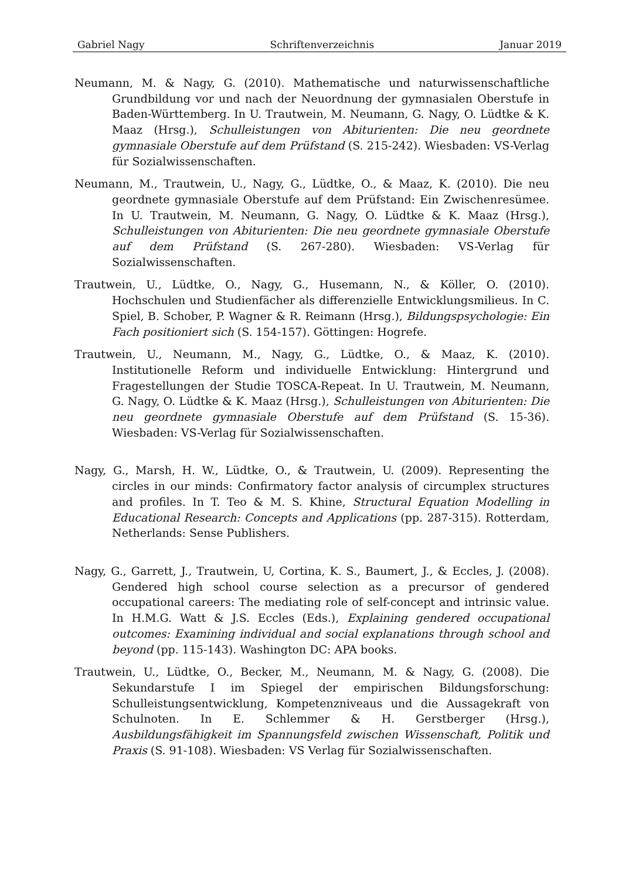Gabriel Nagy Schriftenverzeichnis Januar 2019
Neumann, M. & Nagy, G. (2010). Mathematische und naturwissenschaftliche Grundbildung vor und nach der Neuordnung der gymnasialen Oberstufe in Baden-Württemberg. In U. Trautwein, M. Neumann, G. Nagy, O. Lüdtke & K. Maaz (Hrsg.), Schulleistungen von Abiturienten: Die neu geordnete gymnasiale Oberstufe auf dem Prüfstand (S. 215-242). Wiesbaden: VS-Verlag für Sozialwissenschaften.
Neumann, M., Trautwein, U., Nagy, G., Lüdtke, O., & Maaz, K. (2010). Die neu geordnete gymnasiale Oberstufe auf dem Prüfstand: Ein Zwischenresümee. In U. Trautwein, M. Neumann, G. Nagy, O. Lüdtke & K. Maaz (Hrsg.), Schulleistungen von Abiturienten: Die neu geordnete gymnasiale Oberstufe auf dem Prüfstand (S. 267-280). Wiesbaden: VS-Verlag für Sozialwissenschaften.
Trautwein, U., Lüdtke, O., Nagy, G., Husemann, N., & Köller, O. (2010). Hochschulen und Studienfächer als differenzielle Entwicklungsmilieus. In C. Spiel, B. Schober, P. Wagner & R. Reimann (Hrsg.), Bildungspsychologie: Ein Fach positioniert sich (S. 154-157). Göttingen: Hogrefe.
Trautwein, U., Neumann, M., Nagy, G., Lüdtke, O., & Maaz, K. (2010). Institutionelle Reform und individuelle Entwicklung: Hintergrund und Fragestellungen der Studie TOSCA-Repeat. In U. Trautwein, M. Neumann, G. Nagy, O. Lüdtke & K. Maaz (Hrsg.), Schulleistungen von Abiturienten: Die neu geordnete gymnasiale Oberstufe auf dem Prüfstand (S. 15-36). Wiesbaden: VS-Verlag für Sozialwissenschaften.
Nagy, G., Marsh, H. W., Lüdtke, O., & Trautwein, U. (2009). Representing the circles in our minds: Confirmatory factor analysis of circumplex structures and profiles. In T. Teo & M. S. Khine, Structural Equation Modelling in Educational Research: Concepts and Applications (pp. 287-315). Rotterdam, Netherlands: Sense Publishers.
Nagy, G., Garrett, J., Trautwein, U, Cortina, K. S., Baumert, J., & Eccles, J. (2008). Gendered high school course selection as a precursor of gendered occupational careers: The mediating role of self-concept and intrinsic value. In H.M.G. Watt & J.S. Eccles (Eds.), Explaining gendered occupational outcomes: Examining individual and social explanations through school and beyond (pp. 115-143). Washington DC: APA books.
Trautwein, U., Lüdtke, O., Becker, M., Neumann, M. & Nagy, G. (2008). Die Sekundarstufe I im Spiegel der empirischen Bildungsforschung: Schulleistungsentwicklung, Kompetenzniveaus und die Aussagekraft von Schulnoten. In E. Schlemmer & H. Gerstberger (Hrsg.), Ausbildungsfähigkeit im Spannungsfeld zwischen Wissenschaft, Politik und Praxis (S. 91-108). Wiesbaden: VS Verlag für Sozialwissenschaften.